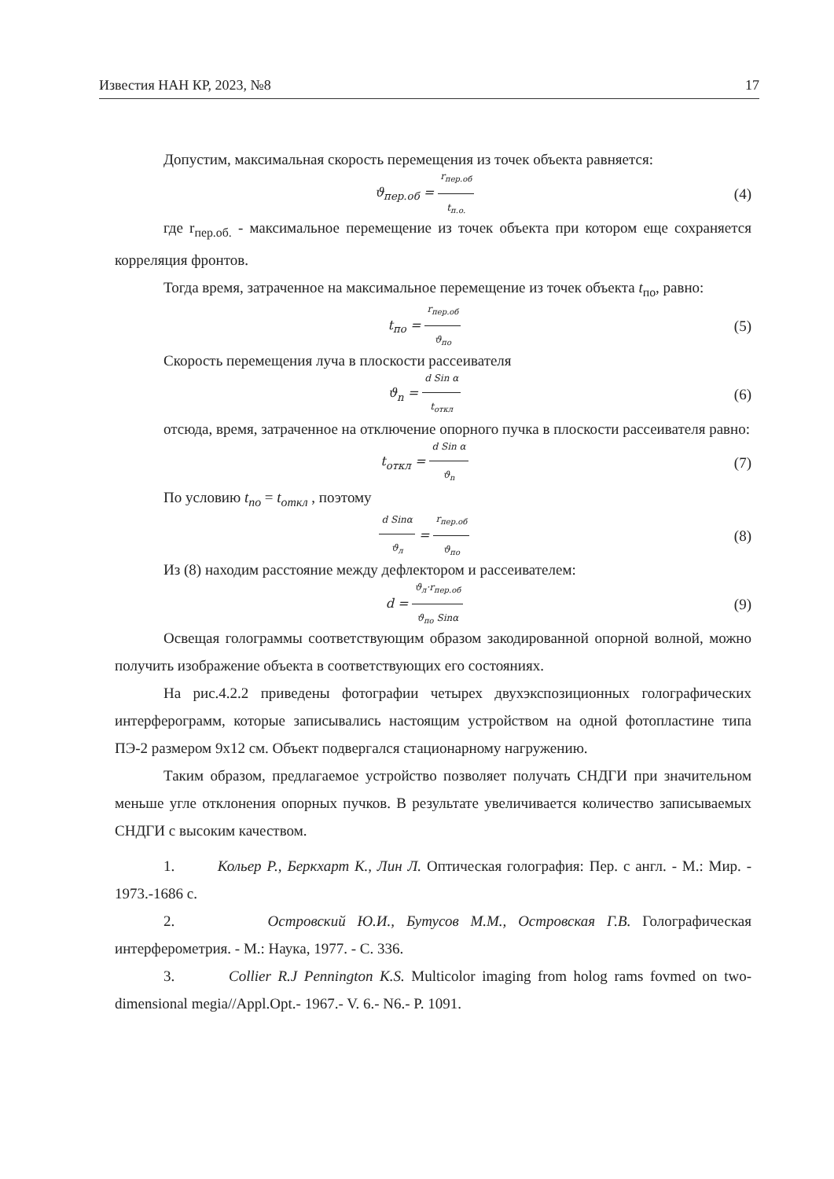Известия НАН КР, 2023, №8 17
Допустим, максимальная скорость перемещения из точек объекта равняется:
ϑ<sub>пер.об</sub> = r<sub>пер.об</sub> t<sub>п.о.</sub> (4)
где r<sub>пер.об.</sub> - максимальное перемещение из точек объекта при котором еще сохраняется корреляция фронтов.
Тогда время, затраченное на максимальное перемещение из точек объекта t<sub>по</sub>, равно:
t<sub>по</sub> = r<sub>пер.об</sub> ϑ<sub>по</sub> (5)
Скорость перемещения луча в плоскости рассеивателя
ϑ<sub>n</sub> = d Sin α t<sub>откл</sub> (6)
отсюда, время, затраченное на отключение опорного пучка в плоскости рассеивателя равно:
t<sub>откл</sub> = d Sin α ϑ<sub>n</sub> (7)
По условию t<sub>по</sub> = t<sub>откл</sub> , поэтому
d Sinα ϑ<sub>л</sub> = r<sub>пер.об</sub> ϑ<sub>по</sub> (8)
Из (8) находим расстояние между дефлектором и рассеивателем:
d = ϑ<sub>л</sub>·r<sub>пер.об</sub> ϑ<sub>по</sub> Sinα (9)
Освещая голограммы соответствующим образом закодированной опорной волной, можно получить изображение объекта в соответствующих его состояниях.
На рис.4.2.2 приведены фотографии четырех двухэкспозиционных голографических интерферограмм, которые записывались настоящим устройством на одной фотопластине типа ПЭ-2 размером 9х12 см. Объект подвергался стационарному нагружению.
Таким образом, предлагаемое устройство позволяет получать СНДГИ при значительном меньше угле отклонения опорных пучков. В результате увеличивается количество записываемых СНДГИ с высоким качеством.
1. Кольер Р., Беркхарт К., Лин Л. Оптическая голография: Пер. с англ. - М.: Мир. - 1973.-1686 с.
2. Островский Ю.И., Бутусов М.М., Островская Г.В. Голографическая интерферометрия. - М.: Наука, 1977. - С. 336.
3. Collier R.J Pennington K.S. Multicolor imaging from holog rams fovmed on two-dimensional megia//Appl.Opt.- 1967.- V. 6.- N6.- P. 1091.